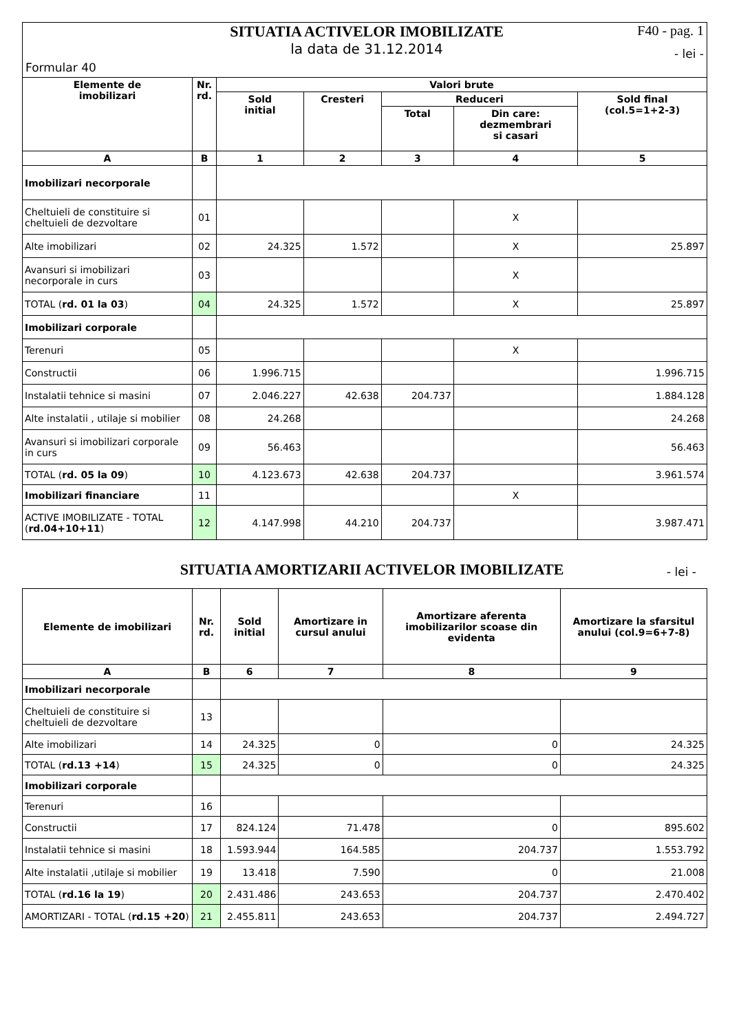Formular 40
SITUATIA ACTIVELOR IMOBILIZATE
la data de 31.12.2014
F40 - pag. 1
- lei -
| Elemente de imobilizari | Nr. rd. | Valori brute | | | | |
| --- | --- | --- | --- | --- | --- | --- |
| | | Sold initial | Cresteri | Reduceri | | Sold final (col.5=1+2-3) |
| | | | | Total | Din care: dezmembrari si casari | |
| A | B | 1 | 2 | 3 | 4 | 5 |
| Imobilizari necorporale | | | | | | |
| Cheltuieli de constituire si cheltuieli de dezvoltare | 01 | | | | X | |
| Alte imobilizari | 02 | 24.325 | 1.572 | | X | 25.897 |
| Avansuri si imobilizari necorporale in curs | 03 | | | | X | |
| TOTAL ( rd. 01 la 03 ) | 04 | 24.325 | 1.572 | | X | 25.897 |
| Imobilizari corporale | | | | | | |
| Terenuri | 05 | | | | X | |
| Constructii | 06 | 1.996.715 | | | | 1.996.715 |
| Instalatii tehnice si masini | 07 | 2.046.227 | 42.638 | 204.737 | | 1.884.128 |
| Alte instalatii , utilaje si mobilier | 08 | 24.268 | | | | 24.268 |
| Avansuri si imobilizari corporale in curs | 09 | 56.463 | | | | 56.463 |
| TOTAL ( rd. 05 la 09 ) | 10 | 4.123.673 | 42.638 | 204.737 | | 3.961.574 |
| Imobilizari financiare | 11 | | | | X | |
| ACTIVE IMOBILIZATE - TOTAL ( rd.04+10+11 ) | 12 | 4.147.998 | 44.210 | 204.737 | | 3.987.471 |
SITUATIA AMORTIZARII ACTIVELOR IMOBILIZATE
- lei -
| Elemente de imobilizari | Nr. rd. | Sold initial | Amortizare in cursul anului | Amortizare aferenta imobilizarilor scoase din evidenta | Amortizare la sfarsitul anului (col.9=6+7-8) |
| --- | --- | --- | --- | --- | --- |
| A | B | 6 | 7 | 8 | 9 |
| Imobilizari necorporale | | | | | |
| Cheltuieli de constituire si cheltuieli de dezvoltare | 13 | | | | |
| Alte imobilizari | 14 | 24.325 | 0 | 0 | 24.325 |
| TOTAL ( rd.13 +14 ) | 15 | 24.325 | 0 | 0 | 24.325 |
| Imobilizari corporale | | | | | |
| Terenuri | 16 | | | | |
| Constructii | 17 | 824.124 | 71.478 | 0 | 895.602 |
| Instalatii tehnice si masini | 18 | 1.593.944 | 164.585 | 204.737 | 1.553.792 |
| Alte instalatii ,utilaje si mobilier | 19 | 13.418 | 7.590 | 0 | 21.008 |
| TOTAL ( rd.16 la 19 ) | 20 | 2.431.486 | 243.653 | 204.737 | 2.470.402 |
| AMORTIZARI - TOTAL ( rd.15 +20 ) | 21 | 2.455.811 | 243.653 | 204.737 | 2.494.727 |